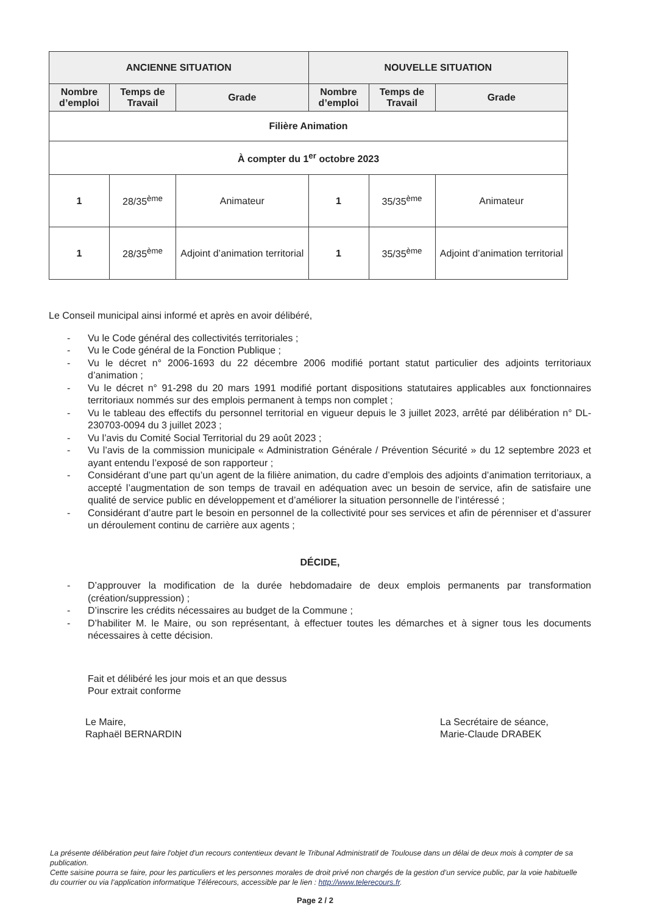| ANCIENNE SITUATION | | | NOUVELLE SITUATION | | |
| --- | --- | --- | --- | --- | --- |
| Nombre d’emploi | Temps de Travail | Grade | Nombre d’emploi | Temps de Travail | Grade |
| Filière Animation | | | | | |
| À compter du 1<sup>er</sup> octobre 2023 | | | | | |
| 1 | 28/35<sup>ème</sup> | Animateur | 1 | 35/35<sup>ème</sup> | Animateur |
| 1 | 28/35<sup>ème</sup> | Adjoint d’animation territorial | 1 | 35/35<sup>ème</sup> | Adjoint d’animation territorial |
Le Conseil municipal ainsi informé et après en avoir délibéré,
- Vu le Code général des collectivités territoriales ;
- Vu le Code général de la Fonction Publique ;
- Vu le décret n° 2006-1693 du 22 décembre 2006 modifié portant statut particulier des adjoints territoriaux d’animation ;
- Vu le décret n° 91-298 du 20 mars 1991 modifié portant dispositions statutaires applicables aux fonctionnaires territoriaux nommés sur des emplois permanent à temps non complet ;
- Vu le tableau des effectifs du personnel territorial en vigueur depuis le 3 juillet 2023, arrêté par délibération n° DL-230703-0094 du 3 juillet 2023 ;
- Vu l’avis du Comité Social Territorial du 29 août 2023 ;
- Vu l’avis de la commission municipale « Administration Générale / Prévention Sécurité » du 12 septembre 2023 et ayant entendu l’exposé de son rapporteur ;
- Considérant d’une part qu’un agent de la filière animation, du cadre d’emplois des adjoints d’animation territoriaux, a accepté l’augmentation de son temps de travail en adéquation avec un besoin de service, afin de satisfaire une qualité de service public en développement et d’améliorer la situation personnelle de l’intéressé ;
- Considérant d’autre part le besoin en personnel de la collectivité pour ses services et afin de pérenniser et d’assurer un déroulement continu de carrière aux agents ;
DÉCIDE,
- D’approuver la modification de la durée hebdomadaire de deux emplois permanents par transformation (création/suppression) ;
- D’inscrire les crédits nécessaires au budget de la Commune ;
- D’habiliter M. le Maire, ou son représentant, à effectuer toutes les démarches et à signer tous les documents nécessaires à cette décision.
Fait et délibéré les jour mois et an que dessus
Pour extrait conforme
Le Maire,
Raphaël BERNARDIN
La Secrétaire de séance,
Marie-Claude DRABEK
La présente délibération peut faire l'objet d'un recours contentieux devant le Tribunal Administratif de Toulouse dans un délai de deux mois à compter de sa publication.
Cette saisine pourra se faire, pour les particuliers et les personnes morales de droit privé non chargés de la gestion d’un service public, par la voie habituelle du courrier ou via l’application informatique Télérecours, accessible par le lien : http://www.telerecours.fr.
Page 2 / 2